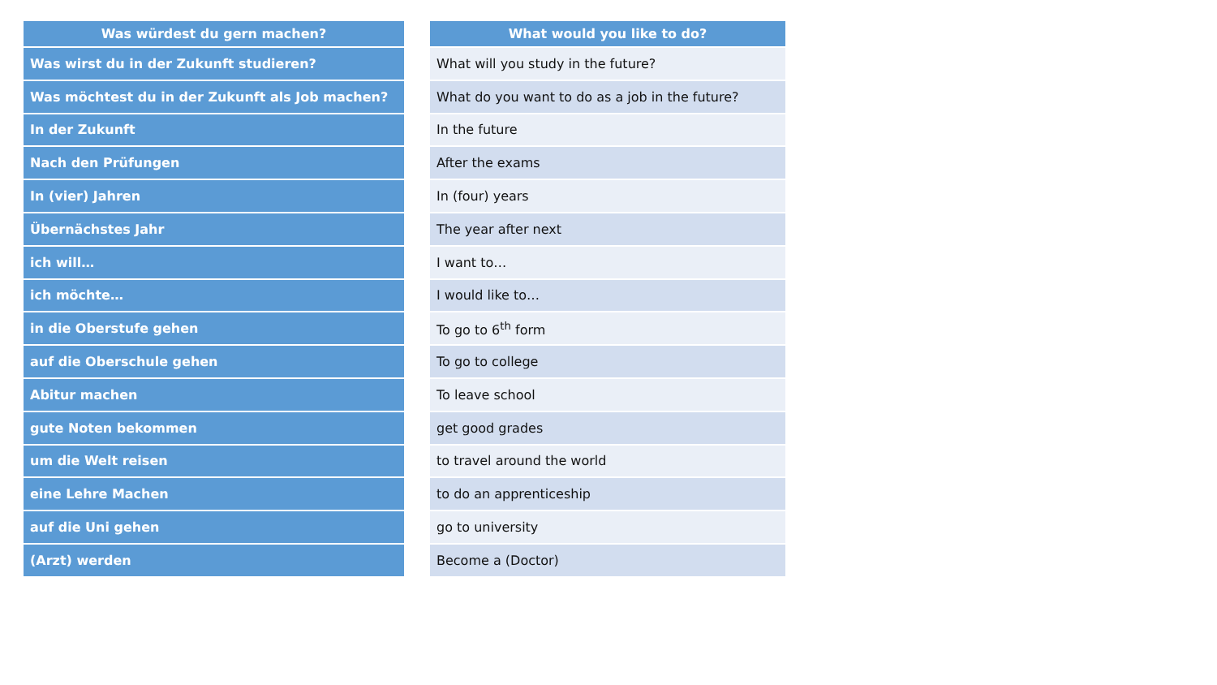| Was würdest du gern machen? |
| --- |
| Was wirst du in der Zukunft studieren? |
| Was möchtest du in der Zukunft als Job machen? |
| In der Zukunft |
| Nach den Prüfungen |
| In (vier) Jahren |
| Übernächstes Jahr |
| ich will… |
| ich möchte… |
| in die Oberstufe gehen |
| auf die Oberschule gehen |
| Abitur machen |
| gute Noten bekommen |
| um die Welt reisen |
| eine Lehre Machen |
| auf die Uni gehen |
| (Arzt) werden |
| What would you like to do? |
| --- |
| What will you study in the future? |
| What do you want to do as a job in the future? |
| In the future |
| After the exams |
| In (four) years |
| The year after next |
| I want to… |
| I would like to… |
| To go to 6<sup>th</sup> form |
| To go to college |
| To leave school |
| get good grades |
| to travel around the world |
| to do an apprenticeship |
| go to university |
| Become a (Doctor) |